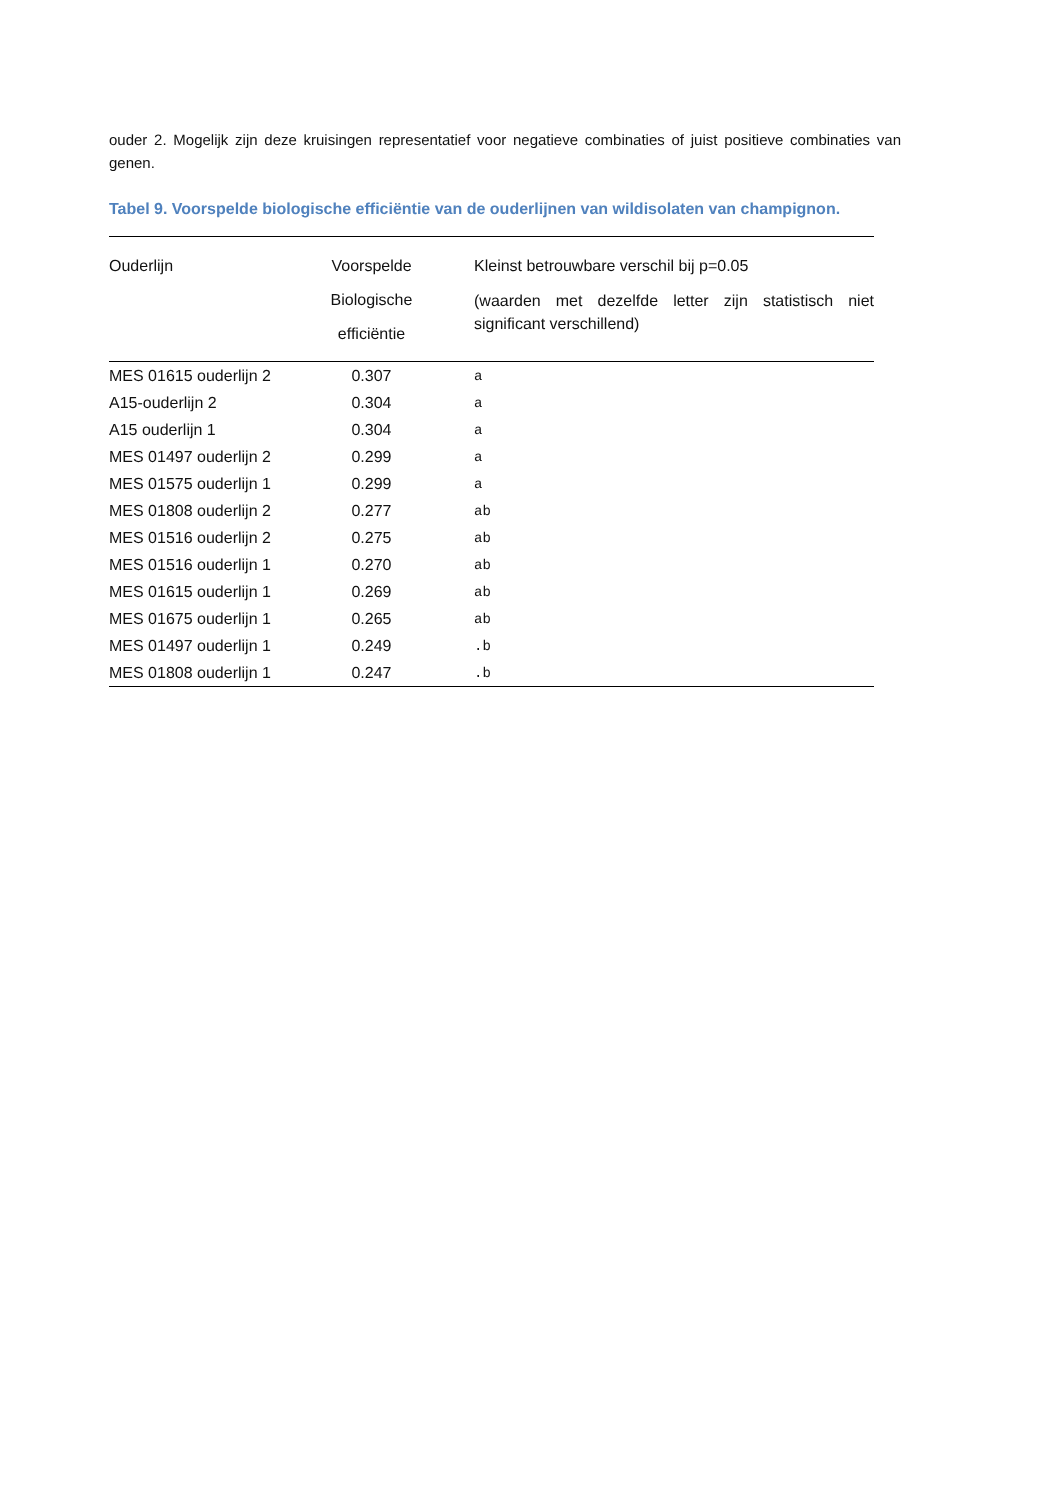ouder 2. Mogelijk zijn deze kruisingen representatief voor negatieve combinaties of juist positieve combinaties van genen.
Tabel 9. Voorspelde biologische efficiëntie van de ouderlijnen van wildisolaten van champignon.
| Ouderlijn | Voorspelde Biologische efficiëntie | Kleinst betrouwbare verschil bij p=0.05 (waarden met dezelfde letter zijn statistisch niet significant verschillend) |
| --- | --- | --- |
| MES 01615 ouderlijn 2 | 0.307 | a |
| A15-ouderlijn 2 | 0.304 | a |
| A15 ouderlijn 1 | 0.304 | a |
| MES 01497 ouderlijn 2 | 0.299 | a |
| MES 01575 ouderlijn 1 | 0.299 | a |
| MES 01808 ouderlijn 2 | 0.277 | ab |
| MES 01516 ouderlijn 2 | 0.275 | ab |
| MES 01516 ouderlijn 1 | 0.270 | ab |
| MES 01615 ouderlijn 1 | 0.269 | ab |
| MES 01675 ouderlijn 1 | 0.265 | ab |
| MES 01497 ouderlijn 1 | 0.249 | .b |
| MES 01808 ouderlijn 1 | 0.247 | .b |